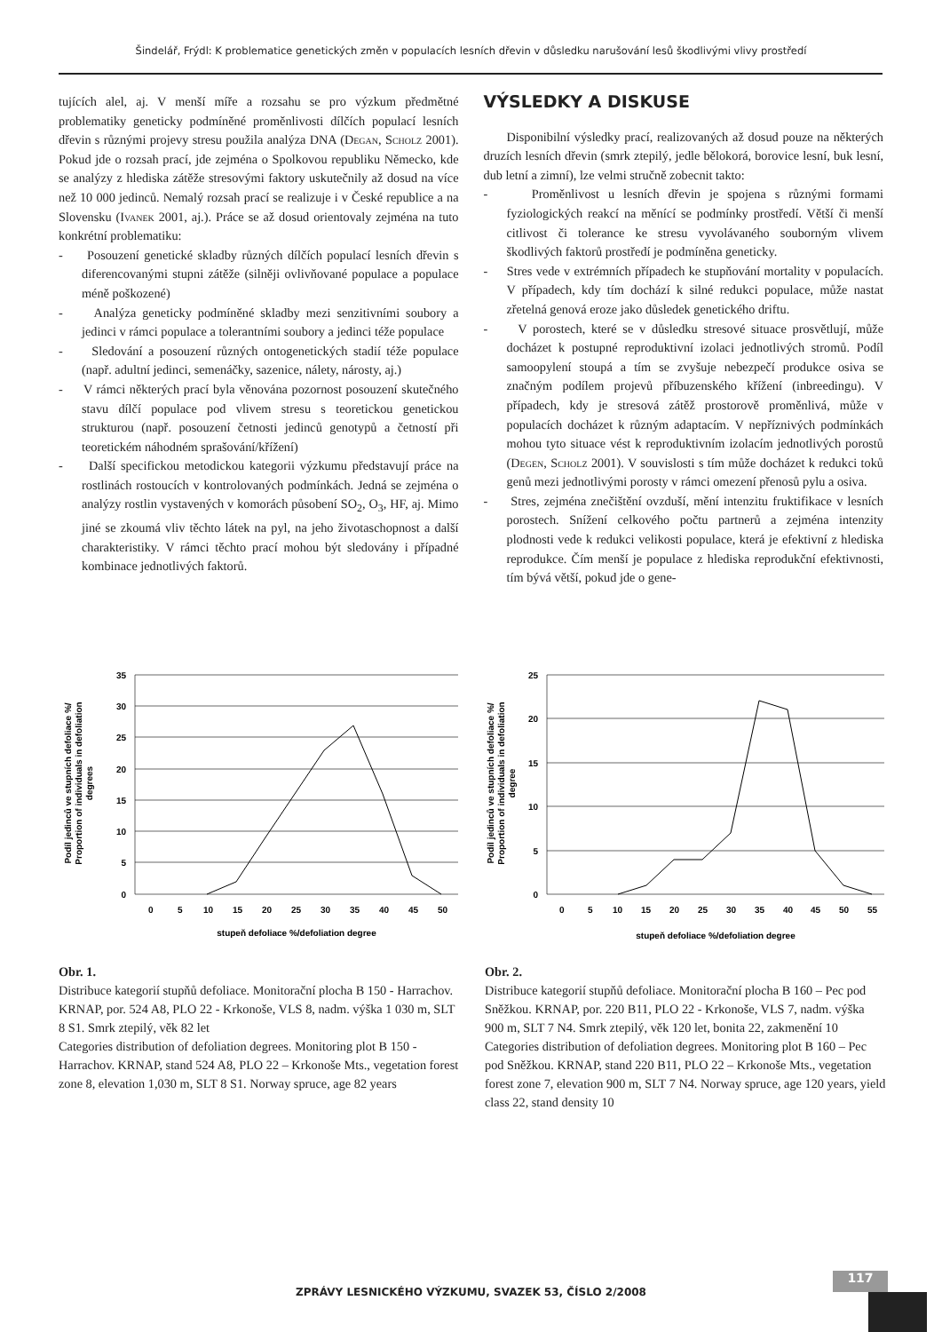Šindelář, Frýdl: K problematice genetických změn v populacích lesních dřevin v důsledku narušování lesů škodlivými vlivy prostředí
tujících alel, aj. V menší míře a rozsahu se pro výzkum předmětné problematiky geneticky podmíněné proměnlivosti dílčích populací lesních dřevin s různými projevy stresu použila analýza DNA (Degan, Scholz 2001). Pokud jde o rozsah prací, jde zejména o Spolkovou republiku Německo, kde se analýzy z hlediska zátěže stresovými faktory uskutečnily až dosud na více než 10 000 jedinců. Nemalý rozsah prací se realizuje i v České republice a na Slovensku (Ivanek 2001, aj.). Práce se až dosud orientovaly zejména na tuto konkrétní problematiku:
- Posouzení genetické skladby různých dílčích populací lesních dřevin s diferencovanými stupni zátěže (silněji ovlivňované populace a populace méně poškozené)
- Analýza geneticky podmíněné skladby mezi senzitivními soubory a jedinci v rámci populace a tolerantními soubory a jedinci téže populace
- Sledování a posouzení různých ontogenetických stadií téže populace (např. adultní jedinci, semenáčky, sazenice, nálety, nárosty, aj.)
- V rámci některých prací byla věnována pozornost posouzení skutečného stavu dílčí populace pod vlivem stresu s teoretickou genetickou strukturou (např. posouzení četnosti jedinců genotypů a četností při teoretickém náhodném sprašování/křížení)
- Další specifickou metodickou kategorii výzkumu představují práce na rostlinách rostoucích v kontrolovaných podmínkách. Jedná se zejména o analýzy rostlin vystavených v komorách působení SO<sub>2</sub>, O<sub>3</sub>, HF, aj. Mimo jiné se zkoumá vliv těchto látek na pyl, na jeho životaschopnost a další charakteristiky. V rámci těchto prací mohou být sledovány i případné kombinace jednotlivých faktorů.
VÝSLEDKY A DISKUSE
Disponibilní výsledky prací, realizovaných až dosud pouze na některých druzích lesních dřevin (smrk ztepilý, jedle bělokorá, borovice lesní, buk lesní, dub letní a zimní), lze velmi stručně zobecnit takto:
- Proměnlivost u lesních dřevin je spojena s různými formami fyziologických reakcí na měnící se podmínky prostředí. Větší či menší citlivost či tolerance ke stresu vyvolávaného souborným vlivem škodlivých faktorů prostředí je podmíněna geneticky.
- Stres vede v extrémních případech ke stupňování mortality v populacích. V případech, kdy tím dochází k silné redukci populace, může nastat zřetelná genová eroze jako důsledek genetického driftu.
- V porostech, které se v důsledku stresové situace prosvětlují, může docházet k postupné reproduktivní izolaci jednotlivých stromů. Podíl samoopylení stoupá a tím se zvyšuje nebezpečí produkce osiva se značným podílem projevů příbuzenského křížení (inbreedingu). V případech, kdy je stresová zátěž prostorově proměnlivá, může v populacích docházet k různým adaptacím. V nepříznivých podmínkách mohou tyto situace vést k reproduktivním izolacím jednotlivých porostů (Degen, Scholz 2001). V souvislosti s tím může docházet k redukci toků genů mezi jednotlivými porosty v rámci omezení přenosů pylu a osiva.
- Stres, zejména znečištění ovzduší, mění intenzitu fruktifikace v lesních porostech. Snížení celkového počtu partnerů a zejména intenzity plodnosti vede k redukci velikosti populace, která je efektivní z hlediska reprodukce. Čím menší je populace z hlediska reprodukční efektivnosti, tím bývá větší, pokud jde o gene-
35
30
25
20
15
10
5
0
0
5
10
15
20
25
30
35
40
45
50
stupeň defoliace %/defoliation degree
Podíl jedinců ve stupních defoliace %/
Proportion of individuals in defoliation
degrees
Obr. 1.
Distribuce kategorií stupňů defoliace. Monitorační plocha B 150 - Harrachov. KRNAP, por. 524 A8, PLO 22 - Krkonoše, VLS 8, nadm. výška 1 030 m, SLT 8 S1. Smrk ztepilý, věk 82 let
Categories distribution of defoliation degrees. Monitoring plot B 150 - Harrachov. KRNAP, stand 524 A8, PLO 22 – Krkonoše Mts., vegetation forest zone 8, elevation 1,030 m, SLT 8 S1. Norway spruce, age 82 years
25
20
15
10
5
0
0
5
10
15
20
25
30
35
40
45
50
55
stupeň defoliace %/defoliation degree
Podíl jedinců ve stupních defoliace %/
Proportion of individuals in defoliation
degree
Obr. 2.
Distribuce kategorií stupňů defoliace. Monitorační plocha B 160 – Pec pod Sněžkou. KRNAP, por. 220 B11, PLO 22 - Krkonoše, VLS 7, nadm. výška 900 m, SLT 7 N4. Smrk ztepilý, věk 120 let, bonita 22, zakmenění 10
Categories distribution of defoliation degrees. Monitoring plot B 160 – Pec pod Sněžkou. KRNAP, stand 220 B11, PLO 22 – Krkonoše Mts., vegetation forest zone 7, elevation 900 m, SLT 7 N4. Norway spruce, age 120 years, yield class 22, stand density 10
ZPRÁVY LESNICKÉHO VÝZKUMU, SVAZEK 53, ČÍSLO 2/2008
117